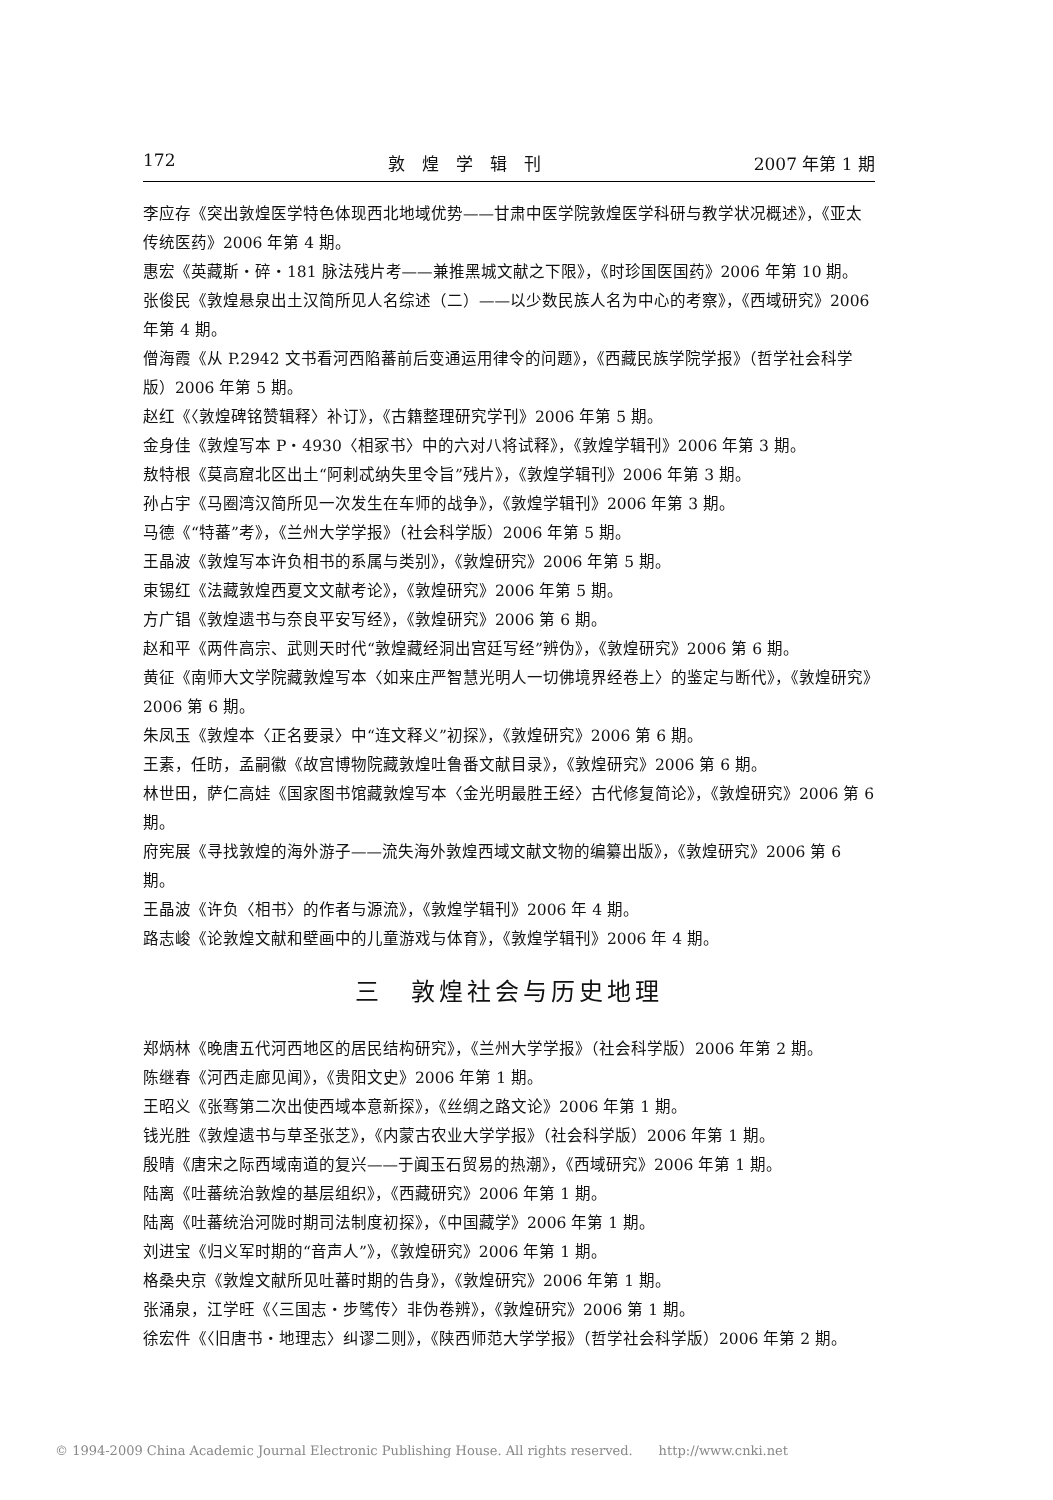172 敦　煌　学　辑　刊 2007 年第 1 期
李应存《突出敦煌医学特色体现西北地域优势——甘肃中医学院敦煌医学科研与教学状况概述》，《亚太传统医药》2006 年第 4 期。
惠宏《英藏斯・碎・181 脉法残片考——兼推黑城文献之下限》，《时珍国医国药》2006 年第 10 期。
张俊民《敦煌悬泉出土汉简所见人名综述（二）——以少数民族人名为中心的考察》，《西域研究》2006 年第 4 期。
僧海霞《从 P.2942 文书看河西陷蕃前后变通运用律令的问题》，《西藏民族学院学报》（哲学社会科学版）2006 年第 5 期。
赵红《〈敦煌碑铭赞辑释〉补订》，《古籍整理研究学刊》2006 年第 5 期。
金身佳《敦煌写本 P・4930〈相冢书〉中的六对八将试释》，《敦煌学辑刊》2006 年第 3 期。
敖特根《莫高窟北区出土“阿剌忒纳失里令旨”残片》，《敦煌学辑刊》2006 年第 3 期。
孙占宇《马圈湾汉简所见一次发生在车师的战争》，《敦煌学辑刊》2006 年第 3 期。
马德《“特蕃”考》，《兰州大学学报》（社会科学版）2006 年第 5 期。
王晶波《敦煌写本许负相书的系属与类别》，《敦煌研究》2006 年第 5 期。
束锡红《法藏敦煌西夏文文献考论》，《敦煌研究》2006 年第 5 期。
方广锠《敦煌遗书与奈良平安写经》，《敦煌研究》2006 第 6 期。
赵和平《两件高宗、武则天时代“敦煌藏经洞出宫廷写经”辨伪》，《敦煌研究》2006 第 6 期。
黄征《南师大文学院藏敦煌写本〈如来庄严智慧光明人一切佛境界经卷上〉的鉴定与断代》，《敦煌研究》2006 第 6 期。
朱凤玉《敦煌本〈正名要录〉中“连文释义”初探》，《敦煌研究》2006 第 6 期。
王素，任昉，孟嗣徽《故宫博物院藏敦煌吐鲁番文献目录》，《敦煌研究》2006 第 6 期。
林世田，萨仁高娃《国家图书馆藏敦煌写本〈金光明最胜王经〉古代修复简论》，《敦煌研究》2006 第 6 期。
府宪展《寻找敦煌的海外游子——流失海外敦煌西域文献文物的编纂出版》，《敦煌研究》2006 第 6 期。
王晶波《许负〈相书〉的作者与源流》，《敦煌学辑刊》2006 年 4 期。
路志峻《论敦煌文献和壁画中的儿童游戏与体育》，《敦煌学辑刊》2006 年 4 期。
三　敦煌社会与历史地理
郑炳林《晚唐五代河西地区的居民结构研究》，《兰州大学学报》（社会科学版）2006 年第 2 期。
陈继春《河西走廊见闻》，《贵阳文史》2006 年第 1 期。
王昭义《张骞第二次出使西域本意新探》，《丝绸之路文论》2006 年第 1 期。
钱光胜《敦煌遗书与草圣张芝》，《内蒙古农业大学学报》（社会科学版）2006 年第 1 期。
殷晴《唐宋之际西域南道的复兴——于阗玉石贸易的热潮》，《西域研究》2006 年第 1 期。
陆离《吐蕃统治敦煌的基层组织》，《西藏研究》2006 年第 1 期。
陆离《吐蕃统治河陇时期司法制度初探》，《中国藏学》2006 年第 1 期。
刘进宝《归义军时期的“音声人”》，《敦煌研究》2006 年第 1 期。
格桑央京《敦煌文献所见吐蕃时期的告身》，《敦煌研究》2006 年第 1 期。
张涌泉，江学旺《〈三国志・步骘传〉非伪卷辨》，《敦煌研究》2006 第 1 期。
徐宏件《〈旧唐书・地理志〉纠谬二则》，《陕西师范大学学报》（哲学社会科学版）2006 年第 2 期。
© 1994-2009 China Academic Journal Electronic Publishing House. All rights reserved.　　http://www.cnki.net